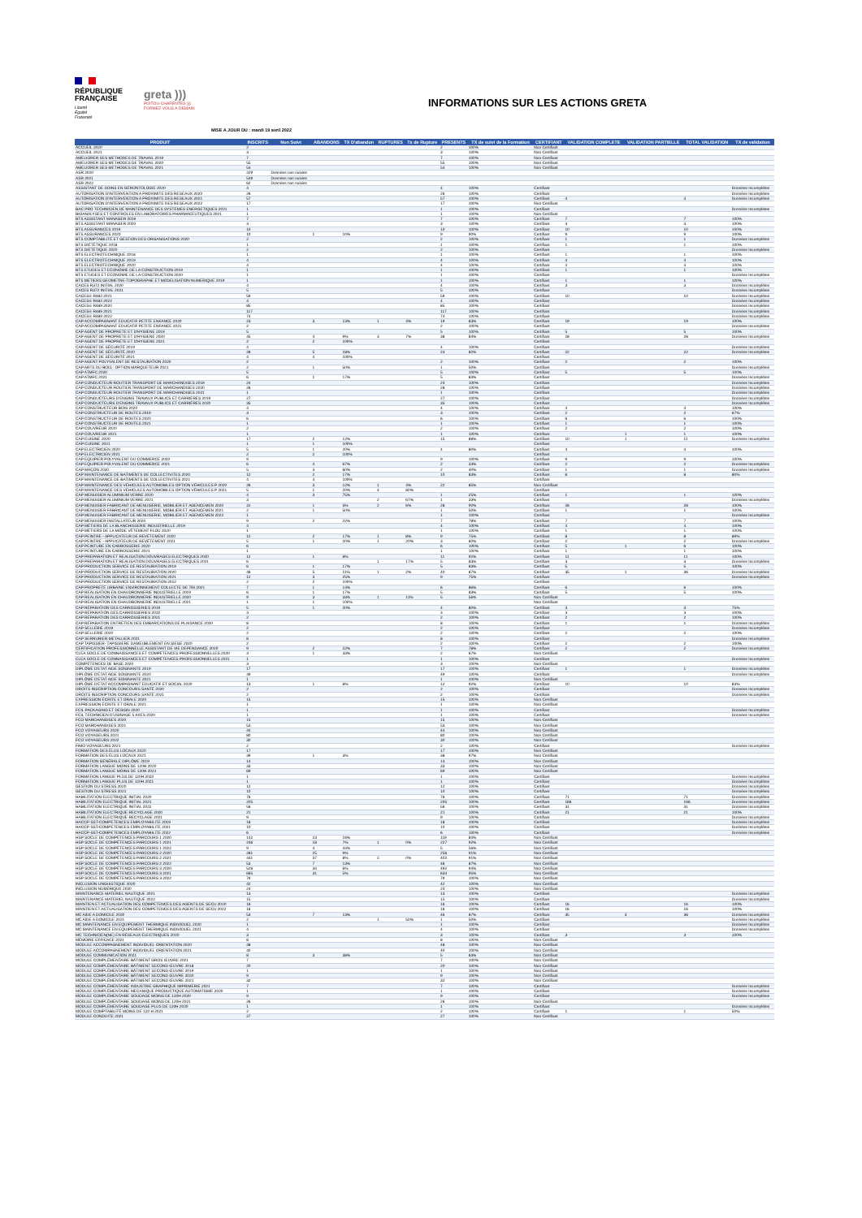RÉPUBLIQUE
FRANÇAISE
Liberté
Égalité
Fraternité
greta )))
POITOU-CHARENTES )))
FORMEZ-VOUS À DEMAIN
INFORMATIONS SUR LES ACTIONS GRETA
MISE A JOUR DU : mardi 19 avril 2022
| PRODUIT | INSCRITS | Non Suivi | ABANDONS | TX D'abandon | RUPTURES | Tx de Rupture | PRESENTS | TX de suivi de la Formation | CERTIFIANT | VALIDATION COMPLETE | VALIDATION PARTIELLE | TOTAL VALIDATION | TX de validation |
| --- | --- | --- | --- | --- | --- | --- | --- | --- | --- | --- | --- | --- | --- |
| ACCUEIL 2020 | 2 | | | | | | 2 | 100% | Non Certifiant | | | | |
| ACCUEIL 2021 | 3 | | | | | | 3 | 100% | Non Certifiant | | | | |
| AMELIORER SES METHODES DE TRAVAIL 2019 | 7 | | | | | | 7 | 100% | Non Certifiant | | | | |
| AMELIORER SES METHODES DE TRAVAIL 2020 | 55 | | | | | | 55 | 100% | Non Certifiant | | | | |
| AMELIORER SES METHODES DE TRAVAIL 2021 | 54 | | | | | | 54 | 100% | Non Certifiant | | | | |
| ASR 2020 | 229 | Données non suivies | | | | | | | | | | | |
| ASR 2021 | 549 | Données non suivies | | | | | | | | | | | |
| ASR 2022 | 62 | Données non suivies | | | | | | | | | | | |
| ASSISTANT DE SOINS EN GÉRONTOLOGIE 2020 | 4 | | | | | | 4 | 100% | Certifiant | | | | Données Incomplètes |
| AUTORISATION D'INTERVENTION A PROXIMITE DES RESEAUX 2020 | 26 | | | | | | 26 | 100% | Certifiant | | | | Données Incomplètes |
| AUTORISATION D'INTERVENTION A PROXIMITE DES RESEAUX 2021 | 57 | | | | | | 57 | 100% | Certifiant | 4 | | 4 | Données Incomplètes |
| AUTORISATION D'INTERVENTION A PROXIMITE DES RESEAUX 2022 | 17 | | | | | | 17 | 100% | Non Certifiant | | | | |
| BAC PRO TECHNICIEN DE MAINTENANCE DES SYSTEMES ENERGETIQUES 2021 | 1 | | | | | | 1 | 100% | Certifiant | | | | Données Incomplètes |
| BIOANALYSES ET CONTROLES EN LABORATOIRES PHARMACEUTIQUES 2021 | 1 | | | | | | 1 | 100% | Non Certifiant | | | | |
| BTS ASSISTANT MANAGER 2019 | 7 | | | | | | 7 | 100% | Certifiant | 7 | | 7 | 100% |
| BTS ASSISTANT MANAGER 2020 | 3 | | | | | | 3 | 100% | Certifiant | 3 | | 3 | 100% |
| BTS ASSURANCES 2019 | 10 | | | | | | 10 | 100% | Certifiant | 10 | | 10 | 100% |
| BTS ASSURANCES 2020 | 10 | | 1 | 10% | | | 9 | 90% | Certifiant | 9 | | 9 | 100% |
| BTS COMPTABILITÉ ET GESTION DES ORGANISATIONS 2020 | 2 | | | | | | 2 | 100% | Certifiant | 1 | | 1 | Données Incomplètes |
| BTS DIÉTÉTIQUE 2018 | 1 | | | | | | 1 | 100% | Certifiant | 1 | | 1 | 100% |
| BTS DIÉTÉTIQUE 2020 | 2 | | | | | | 2 | 100% | Certifiant | | | | Données Incomplètes |
| BTS ELECTROTECHNIQUE 2018 | 1 | | | | | | 1 | 100% | Certifiant | 1 | | 1 | 100% |
| BTS ELECTROTECHNIQUE 2019 | 4 | | | | | | 4 | 100% | Certifiant | 4 | | 4 | 100% |
| BTS ELECTROTECHNIQUE 2020 | 4 | | | | | | 4 | 100% | Certifiant | 4 | | 4 | 100% |
| BTS ETUDES ET ECONOMIE DE LA CONSTRUCTION 2019 | 1 | | | | | | 1 | 100% | Certifiant | 1 | | 1 | 100% |
| BTS ETUDES ET ECONOMIE DE LA CONSTRUCTION 2020 | 1 | | | | | | 1 | 100% | Certifiant | | | | Données Incomplètes |
| BTS METIERS GEOMETRE-TOPOGRAPHE ET MODELISATION NUMERIQUE 2019 | 1 | | | | | | 1 | 100% | Certifiant | 1 | | 1 | 100% |
| CACES R372 INITIAL 2020 | 4 | | | | | | 4 | 100% | Certifiant | 3 | | 3 | Données Incomplètes |
| CACES R372 INITIAL 2021 | 5 | | | | | | 5 | 100% | Certifiant | | | | Données Incomplètes |
| CACES® R482 2021 | 59 | | | | | | 59 | 100% | Certifiant | 10 | | 10 | Données Incomplètes |
| CACES® R482 2022 | 4 | | | | | | 4 | 100% | Certifiant | | | | Données Incomplètes |
| CACES® R489 2020 | 85 | | | | | | 85 | 100% | Certifiant | | | | Données Incomplètes |
| CACES® R489 2021 | 117 | | | | | | 117 | 100% | Certifiant | | | | Données Incomplètes |
| CACES® R489 2022 | 74 | | | | | | 74 | 100% | Certifiant | | | | Données Incomplètes |
| CAP ACCOMPAGNANT EDUCATIF PETITE ENFANCE 2020 | 23 | | 3 | 13% | 1 | 4% | 19 | 83% | Certifiant | 19 | | 19 | 100% |
| CAP ACCOMPAGNANT EDUCATIF PETITE ENFANCE 2021 | 2 | | | | | | 2 | 100% | Certifiant | | | | Données Incomplètes |
| CAP AGENT DE PROPRETE ET D'HYGIENE 2019 | 5 | | | | | | 5 | 100% | Certifiant | 5 | | 5 | 100% |
| CAP AGENT DE PROPRETE ET D'HYGIENE 2020 | 45 | | 4 | 9% | 3 | 7% | 38 | 84% | Certifiant | 28 | | 28 | Données Incomplètes |
| CAP AGENT DE PROPRETE ET D'HYGIENE 2021 | 2 | | 2 | 100% | | | | | Certifiant | | | | |
| CAP AGENT DE SÉCURITÉ 2019 | 4 | | | | | | 4 | 100% | Certifiant | | | | Données Incomplètes |
| CAP AGENT DE SÉCURITÉ 2020 | 28 | | 5 | 18% | | | 23 | 82% | Certifiant | 22 | | 22 | Données Incomplètes |
| CAP AGENT DE SÉCURITÉ 2021 | 4 | | 4 | 100% | | | | | Certifiant | | | | |
| CAP AGENT POLYVALENT DE RESTAURATION 2020 | 2 | | | | | | 2 | 100% | Certifiant | 2 | | 2 | 100% |
| CAP ARTS DU BOIS : OPTION MARQUETEUR 2021 | 2 | | 1 | 50% | | | 1 | 50% | Certifiant | | | | Données Incomplètes |
| CAP ATMFC 2020 | 5 | | | | | | 5 | 100% | Certifiant | 5 | | 5 | 100% |
| CAP ATMFC 2021 | 6 | | 1 | 17% | | | 5 | 83% | Certifiant | | | | Données Incomplètes |
| CAP CONDUCTEUR ROUTIER TRANSPORT DE MARCHANDISES 2019 | 24 | | | | | | 24 | 100% | Certifiant | | | | Données Incomplètes |
| CAP CONDUCTEUR ROUTIER TRANSPORT DE MARCHANDISES 2020 | 28 | | | | | | 28 | 100% | Certifiant | | | | Données Incomplètes |
| CAP CONDUCTEUR ROUTIER TRANSPORT DE MARCHANDISES 2021 | 1 | | | | | | 1 | 100% | Certifiant | | | | Données Incomplètes |
| CAP CONDUCTEURS D'ENGINS TRAVAUX PUBLICS ET CARRIÈRES 2019 | 27 | | | | | | 27 | 100% | Certifiant | | | | Données Incomplètes |
| CAP CONDUCTEURS D'ENGINS TRAVAUX PUBLICS ET CARRIÈRES 2020 | 35 | | | | | | 35 | 100% | Certifiant | | | | Données Incomplètes |
| CAP CONSTRUCTEUR BOIS 2020 | 4 | | | | | | 4 | 100% | Certifiant | 4 | | 4 | 100% |
| CAP CONSTRUCTEUR DE ROUTES 2019 | 3 | | | | | | 3 | 100% | Certifiant | 2 | | 2 | 67% |
| CAP CONSTRUCTEUR DE ROUTES 2020 | 6 | | | | | | 6 | 100% | Certifiant | 6 | | 6 | 100% |
| CAP CONSTRUCTEUR DE ROUTES 2021 | 1 | | | | | | 1 | 100% | Certifiant | 1 | | 1 | 100% |
| CAP COUVREUR 2020 | 2 | | | | | | 2 | 100% | Certifiant | 2 | | 2 | 100% |
| CAP COUVREUR 2021 | 1 | | | | | | 1 | 100% | Certifiant | | 1 | 1 | 100% |
| CAP CUISINE 2020 | 17 | | 2 | 12% | | | 15 | 88% | Certifiant | 10 | 1 | 11 | Données Incomplètes |
| CAP CUISINE 2021 | 1 | | 1 | 100% | | | | | Certifiant | | | | |
| CAP ELECTRICIEN 2020 | 5 | | 1 | 20% | | | 4 | 80% | Certifiant | 4 | | 4 | 100% |
| CAP ELECTRICIEN 2021 | 2 | | 2 | 100% | | | | | Certifiant | | | | |
| CAP EQUIPIER POLYVALENT DU COMMERCE 2020 | 9 | | | | | | 9 | 100% | Certifiant | 9 | | 9 | 100% |
| CAP EQUIPIER POLYVALENT DU COMMERCE 2021 | 6 | | 4 | 67% | | | 2 | 33% | Certifiant | 2 | | 2 | Données Incomplètes |
| CAP MAÇON 2020 | 5 | | 3 | 60% | | | 2 | 40% | Certifiant | 1 | | 1 | Données Incomplètes |
| CAP MAINTENANCE DE BATIMENTS DE COLLECTIVITES 2020 | 12 | | 2 | 17% | | | 10 | 83% | Certifiant | 8 | | 8 | 80% |
| CAP MAINTENANCE DE BATIMENTS DE COLLECTIVITES 2021 | 4 | | 4 | 100% | | | | | Certifiant | | | | |
| CAP MAINTENANCE DES VÉHICULES AUTOMOBILES OPTION VÉHICULES P 2020 | 26 | | 3 | 12% | 1 | 4% | 22 | 85% | Non Certifiant | | | | |
| CAP MAINTENANCE DES VÉHICULES AUTOMOBILES OPTION VÉHICULES P 2021 | 5 | | 1 | 20% | 4 | 80% | | | Certifiant | | | | |
| CAP MENUISIER ALUMINIUM VERRE 2020 | 4 | | 3 | 75% | | | 1 | 25% | Certifiant | 1 | | 1 | 100% |
| CAP MENUISIER ALUMINIUM VERRE 2021 | 3 | | | | 2 | 67% | 1 | 33% | Certifiant | | | | Données Incomplètes |
| CAP MENUISIER FABRICANT DE MENUISERIE, MOBILIER ET AGENCEMEN 2020 | 31 | | 1 | 3% | 2 | 6% | 28 | 90% | Certifiant | 28 | | 28 | 100% |
| CAP MENUISIER FABRICANT DE MENUISERIE, MOBILIER ET AGENCEMEN 2021 | 2 | | 1 | 50% | | | 1 | 50% | Certifiant | 1 | | 1 | 100% |
| CAP MENUISIER FABRICANT DE MENUISERIE, MOBILIER ET AGENCEMEN 2022 | 1 | | | | | | 1 | 100% | Certifiant | | | | Données Incomplètes |
| CAP MENUISIER INSTALLATEUR 2020 | 9 | | 2 | 22% | | | 7 | 78% | Certifiant | 7 | | 7 | 100% |
| CAP MÉTIERS DE LA BLANCHISSERIE INDUSTRIELLE 2019 | 4 | | | | | | 4 | 100% | Certifiant | 4 | | 4 | 100% |
| CAP MÉTIERS DE LA MODE VÊTEMENT FLOU 2020 | 1 | | | | | | 1 | 100% | Certifiant | 1 | | 1 | 100% |
| CAP PEINTRE - APPLICATEUR DE REVÊTEMENT 2020 | 12 | | 2 | 17% | 1 | 8% | 9 | 75% | Certifiant | 8 | | 8 | 89% |
| CAP PEINTRE - APPLICATEUR DE REVÊTEMENT 2021 | 5 | | 1 | 20% | 1 | 20% | 3 | 60% | Certifiant | 2 | | 2 | Données Incomplètes |
| CAP PEINTURE EN CARROSSERIE 2020 | 6 | | | | | | 6 | 100% | Certifiant | 5 | 1 | 6 | 100% |
| CAP PEINTURE EN CARROSSERIE 2021 | 1 | | | | | | 1 | 100% | Certifiant | 1 | | 1 | 100% |
| CAP PREPARATION ET REALISATION DOUVRAGES ELECTRIQUES 2020 | 12 | | 1 | 8% | | | 11 | 92% | Certifiant | 11 | | 11 | 100% |
| CAP PREPARATION ET REALISATION DOUVRAGES ELECTRIQUES 2021 | 6 | | | | 1 | 17% | 5 | 83% | Certifiant | 3 | | 3 | Données Incomplètes |
| CAP PRODUCTION SERVICE DE RESTAURATION 2019 | 6 | | 1 | 17% | | | 5 | 83% | Certifiant | 5 | | 5 | 100% |
| CAP PRODUCTION SERVICE DE RESTAURATION 2020 | 46 | | 5 | 11% | 1 | 2% | 40 | 87% | Certifiant | 35 | 1 | 36 | Données Incomplètes |
| CAP PRODUCTION SERVICE DE RESTAURATION 2021 | 12 | | 3 | 25% | | | 9 | 75% | Certifiant | | | | Données Incomplètes |
| CAP PRODUCTION SERVICE DE RESTAURATION 2022 | 2 | | 2 | 100% | | | | | Certifiant | | | | |
| CAP PROPRETÉ URBAINE ENVIRONNEMENT COLLECTE DE TRI 2021 | 7 | | 1 | 14% | | | 6 | 86% | Certifiant | 6 | | 6 | 100% |
| CAP REALISATION EN CHAUDRONNERIE INDUSTRIELLE 2019 | 6 | | 1 | 17% | | | 5 | 83% | Certifiant | 5 | | 5 | 100% |
| CAP REALISATION EN CHAUDRONNERIE INDUSTRIELLE 2020 | 9 | | 3 | 33% | 1 | 11% | 5 | 56% | Non Certifiant | | | | |
| CAP REALISATION EN CHAUDRONNERIE INDUSTRIELLE 2021 | 1 | | 1 | 100% | | | | | Non Certifiant | | | | |
| CAP RÉPARATION DES CARROSSERIES 2019 | 5 | | 1 | 20% | | | 4 | 80% | Certifiant | 3 | | 3 | 75% |
| CAP RÉPARATION DES CARROSSERIES 2020 | 3 | | | | | | 3 | 100% | Certifiant | 3 | | 3 | 100% |
| CAP RÉPARATION DES CARROSSERIES 2021 | 2 | | | | | | 2 | 100% | Certifiant | 2 | | 2 | 100% |
| CAP RÉPARATION ENTRETIEN DES EMBARCATIONS DE PLAISANCE 2020 | 8 | | | | | | 8 | 100% | Certifiant | 1 | | 1 | Données Incomplètes |
| CAP SELLERIE 2019 | 2 | | | | | | 2 | 100% | Certifiant | | | | Données Incomplètes |
| CAP SELLERIE 2020 | 2 | | | | | | 2 | 100% | Certifiant | 2 | | 2 | 100% |
| CAP SERRURIER METALLIER 2021 | 8 | | | | | | 8 | 100% | Certifiant | | | | Données Incomplètes |
| CAP TAPISSIER- TAPISSIERE DAMEUBLEMENT EN SIEGE 2020 | 2 | | | | | | 2 | 100% | Certifiant | 2 | | 2 | 100% |
| CERTIFICATION PROFESSIONNELLE ASSISTANT DE VIE DEPENDANCE 2020 | 9 | | 2 | 22% | | | 7 | 78% | Certifiant | 2 | | 2 | Données Incomplètes |
| CLEA SOCLE DE CONNAISSANCES ET COMPÉTENCES PROFESSIONNELLES 2020 | 3 | | 1 | 33% | | | 2 | 67% | Non Certifiant | | | | |
| CLEA SOCLE DE CONNAISSANCES ET COMPÉTENCES PROFESSIONNELLES 2021 | 1 | | | | | | 1 | 100% | Certifiant | | | | Données Incomplètes |
| COMPÉTENCES DE BASE 2020 | 3 | | | | | | 3 | 100% | Non Certifiant | | | | |
| DIPLÔME D'ETAT AIDE SOIGNANTE 2019 | 17 | | | | | | 17 | 100% | Certifiant | 1 | | 1 | Données Incomplètes |
| DIPLÔME D'ETAT AIDE SOIGNANTE 2020 | 49 | | | | | | 49 | 100% | Certifiant | | | | Données Incomplètes |
| DIPLÔME D'ETAT AIDE SOIGNANTE 2021 | 1 | | | | | | 1 | 100% | Non Certifiant | | | | |
| DIPLÔME D'ETAT ACCOMPAGNANT EDUCATIF ET SOCIAL 2020 | 13 | | 1 | 8% | | | 12 | 92% | Certifiant | 10 | | 10 | 83% |
| DROITS INSCRIPTION CONCOURS SANTÉ 2020 | 2 | | | | | | 2 | 100% | Certifiant | | | | Données Incomplètes |
| DROITS INSCRIPTION CONCOURS SANTÉ 2021 | 2 | | | | | | 2 | 100% | Certifiant | | | | Données Incomplètes |
| EXPRESSION ÉCRITE ET ORALE 2020 | 15 | | | | | | 15 | 100% | Non Certifiant | | | | |
| EXPRESSION ÉCRITE ET ORALE 2021 | 1 | | | | | | 1 | 100% | Non Certifiant | | | | |
| FCIL PACKAGING ET DESIGN 2020 | 1 | | | | | | 1 | 100% | Certifiant | | | | Données Incomplètes |
| FCIL TECHNICIEN D'USINAGE 5 AXES 2020 | 1 | | | | | | 1 | 100% | Certifiant | | | | Données Incomplètes |
| FCO MARCHANDISES 2020 | 15 | | | | | | 15 | 100% | Non Certifiant | | | | |
| FCO MARCHANDISES 2021 | 53 | | | | | | 53 | 100% | Non Certifiant | | | | |
| FCO VOYAGEURS 2020 | 44 | | | | | | 44 | 100% | Non Certifiant | | | | |
| FCO VOYAGEURS 2021 | 80 | | | | | | 80 | 100% | Non Certifiant | | | | |
| FCO VOYAGEURS 2022 | 30 | | | | | | 30 | 100% | Non Certifiant | | | | |
| FIMO VOYAGEURS 2021 | 2 | | | | | | 2 | 100% | Certifiant | | | | Données Incomplètes |
| FORMATION DES ÉLUS LOCAUX 2020 | 17 | | | | | | 17 | 100% | Non Certifiant | | | | |
| FORMATION DES ÉLUS LOCAUX 2021 | 39 | | 1 | 3% | | | 38 | 97% | Non Certifiant | | | | |
| FORMATION GÉNÉRALE DIPLÔME 2019 | 14 | | | | | | 14 | 100% | Non Certifiant | | | | |
| FORMATION LANGUE MOINS DE 120H 2020 | 33 | | | | | | 33 | 100% | Non Certifiant | | | | |
| FORMATION LANGUE MOINS DE 120H 2021 | 69 | | | | | | 69 | 100% | Non Certifiant | | | | |
| FORMATION LANGUE PLUS DE 120H 2020 | 1 | | | | | | 1 | 100% | Certifiant | | | | Données Incomplètes |
| FORMATION LANGUE PLUS DE 120H 2021 | 1 | | | | | | 1 | 100% | Certifiant | | | | Données Incomplètes |
| GESTION DU STRESS 2020 | 12 | | | | | | 12 | 100% | Certifiant | | | | Données Incomplètes |
| GESTION DU STRESS 2021 | 10 | | | | | | 10 | 100% | Certifiant | | | | Données Incomplètes |
| HABILITATION ELECTRIQUE INITIAL 2020 | 76 | | | | | | 76 | 100% | Certifiant | 71 | | 71 | Données Incomplètes |
| HABILITATION ELECTRIQUE INITIAL 2021 | 205 | | | | | | 205 | 100% | Certifiant | 166 | | 166 | Données Incomplètes |
| HABILITATION ELECTRIQUE INITIAL 2022 | 56 | | | | | | 56 | 100% | Certifiant | 31 | | 31 | Données Incomplètes |
| HABILITATION ELECTRIQUE RECYCLAGE 2020 | 21 | | | | | | 21 | 100% | Certifiant | 21 | | 21 | 100% |
| HABILITATION ELECTRIQUE RECYCLAGE 2021 | 9 | | | | | | 9 | 100% | Certifiant | | | | Données Incomplètes |
| HACCP-SST-COMPETENCES EMPLOYABILITE 2019 | 18 | | | | | | 18 | 100% | Certifiant | | | | Données Incomplètes |
| HACCP-SST-COMPETENCES EMPLOYABILITE 2021 | 10 | | | | | | 10 | 100% | Certifiant | | | | Données Incomplètes |
| HACCP-SST-COMPETENCES EMPLOYABILITE 2022 | 6 | | | | | | 6 | 100% | Certifiant | | | | Données Incomplètes |
| HSP SOCLE DE COMPÉTENCES PARCOURS 1 2020 | 142 | | 23 | 16% | | | 119 | 84% | Non Certifiant | | | | |
| HSP SOCLE DE COMPÉTENCES PARCOURS 1 2021 | 246 | | 18 | 7% | 1 | 0% | 227 | 92% | Non Certifiant | | | | |
| HSP SOCLE DE COMPÉTENCES PARCOURS 1 2022 | 9 | | 4 | 44% | | | 5 | 56% | Non Certifiant | | | | |
| HSP SOCLE DE COMPÉTENCES PARCOURS 2 2020 | 281 | | 25 | 9% | | | 256 | 91% | Non Certifiant | | | | |
| HSP SOCLE DE COMPÉTENCES PARCOURS 2 2021 | 441 | | 37 | 8% | 2 | 0% | 402 | 91% | Non Certifiant | | | | |
| HSP SOCLE DE COMPÉTENCES PARCOURS 2 2022 | 53 | | 7 | 13% | | | 46 | 87% | Non Certifiant | | | | |
| HSP SOCLE DE COMPÉTENCES PARCOURS 3 2020 | 526 | | 34 | 6% | | | 492 | 94% | Non Certifiant | | | | |
| HSP SOCLE DE COMPÉTENCES PARCOURS 3 2021 | 665 | | 31 | 5% | | | 634 | 95% | Non Certifiant | | | | |
| HSP SOCLE DE COMPÉTENCES PARCOURS 3 2022 | 79 | | | | | | 79 | 100% | Non Certifiant | | | | |
| INCLUSION LINGUISTIQUE 2020 | 42 | | | | | | 42 | 100% | Non Certifiant | | | | |
| INCLUSION NUMÉRIQUE 2020 | 24 | | | | | | 24 | 100% | Non Certifiant | | | | |
| MAINTENANCE MATERIEL NAUTIQUE 2021 | 13 | | | | | | 13 | 100% | Certifiant | | | | Données Incomplètes |
| MAINTENANCE MATERIEL NAUTIQUE 2022 | 15 | | | | | | 15 | 100% | Certifiant | | | | Données Incomplètes |
| MAINTIEN ET ACTUALISATION DES COMPETENCES DES AGENTS DE SECU 2020 | 16 | | | | | | 16 | 100% | Certifiant | 16 | | 16 | 100% |
| MAINTIEN ET ACTUALISATION DES COMPETENCES DES AGENTS DE SECU 2022 | 16 | | | | | | 16 | 100% | Certifiant | 16 | | 16 | 100% |
| MC AIDE A DOMICILE 2020 | 53 | | 7 | 13% | | | 46 | 87% | Certifiant | 35 | 3 | 38 | Données Incomplètes |
| MC AIDE A DOMICILE 2021 | 2 | | | | 1 | 50% | 1 | 50% | Certifiant | | | | Données Incomplètes |
| MC MAINTENANCE EN EQUIPEMENT THERMIQUE INDIVIDUEL 2020 | 1 | | | | | | 1 | 100% | Certifiant | | | | Données Incomplètes |
| MC MAINTENANCE EN EQUIPEMENT THERMIQUE INDIVIDUEL 2021 | 4 | | | | | | 4 | 100% | Certifiant | | | | Données Incomplètes |
| MC TECHNICIEN(NE) EN RÉSEAUX ÉLECTRIQUES 2020 | 3 | | | | | | 3 | 100% | Certifiant | 3 | | 3 | 100% |
| MÉMOIRE EFFICACE 2021 | 8 | | | | | | 8 | 100% | Non Certifiant | | | | |
| MODULE ACCOMPAGNEMENT INDIVIDUEL ORIENTATION 2020 | 48 | | | | | | 48 | 100% | Non Certifiant | | | | |
| MODULE ACCOMPAGNEMENT INDIVIDUEL ORIENTATION 2021 | 40 | | | | | | 40 | 100% | Non Certifiant | | | | |
| MODULE COMMUNICATION 2021 | 8 | | 3 | 38% | | | 5 | 63% | Non Certifiant | | | | |
| MODULE COMPLÉMENTAIRE BÂTIMENT GROS ŒUVRE 2021 | 7 | | | | | | 7 | 100% | Non Certifiant | | | | |
| MODULE COMPLÉMENTAIRE BÂTIMENT SECOND ŒUVRE 2018 | 20 | | | | | | 20 | 100% | Non Certifiant | | | | |
| MODULE COMPLÉMENTAIRE BÂTIMENT SECOND ŒUVRE 2019 | 1 | | | | | | 1 | 100% | Non Certifiant | | | | |
| MODULE COMPLÉMENTAIRE BÂTIMENT SECOND ŒUVRE 2020 | 9 | | | | | | 9 | 100% | Non Certifiant | | | | |
| MODULE COMPLÉMENTAIRE BÂTIMENT SECOND ŒUVRE 2021 | 32 | | | | | | 32 | 100% | Non Certifiant | | | | |
| MODULE COMPLÉMENTAIRE INDUSTRIE GRAPHIQUE IMPRIMERIE 2021 | 7 | | | | | | 7 | 100% | Certifiant | | | | Données Incomplètes |
| MODULE COMPLÉMENTAIRE MECANIQUE PRODUCTIQUE AUTOMATISME 2020 | 1 | | | | | | 1 | 100% | Certifiant | | | | Données Incomplètes |
| MODULE COMPLÉMENTAIRE SOUDAGE MOINS DE 120H 2020 | 9 | | | | | | 9 | 100% | Certifiant | | | | Données Incomplètes |
| MODULE COMPLÉMENTAIRE SOUDAGE MOINS DE 120H 2021 | 26 | | | | | | 26 | 100% | Non Certifiant | | | | |
| MODULE COMPLÉMENTAIRE SOUDAGE PLUS DE 120H 2020 | 1 | | | | | | 1 | 100% | Certifiant | | | | Données Incomplètes |
| MODULE COMPTABILITÉ MOINS DE 120 H 2021 | 2 | | | | | | 2 | 100% | Certifiant | 1 | | 1 | 50% |
| MODULE CONDUITE 2021 | 27 | | | | | | 27 | 100% | Non Certifiant | | | | |